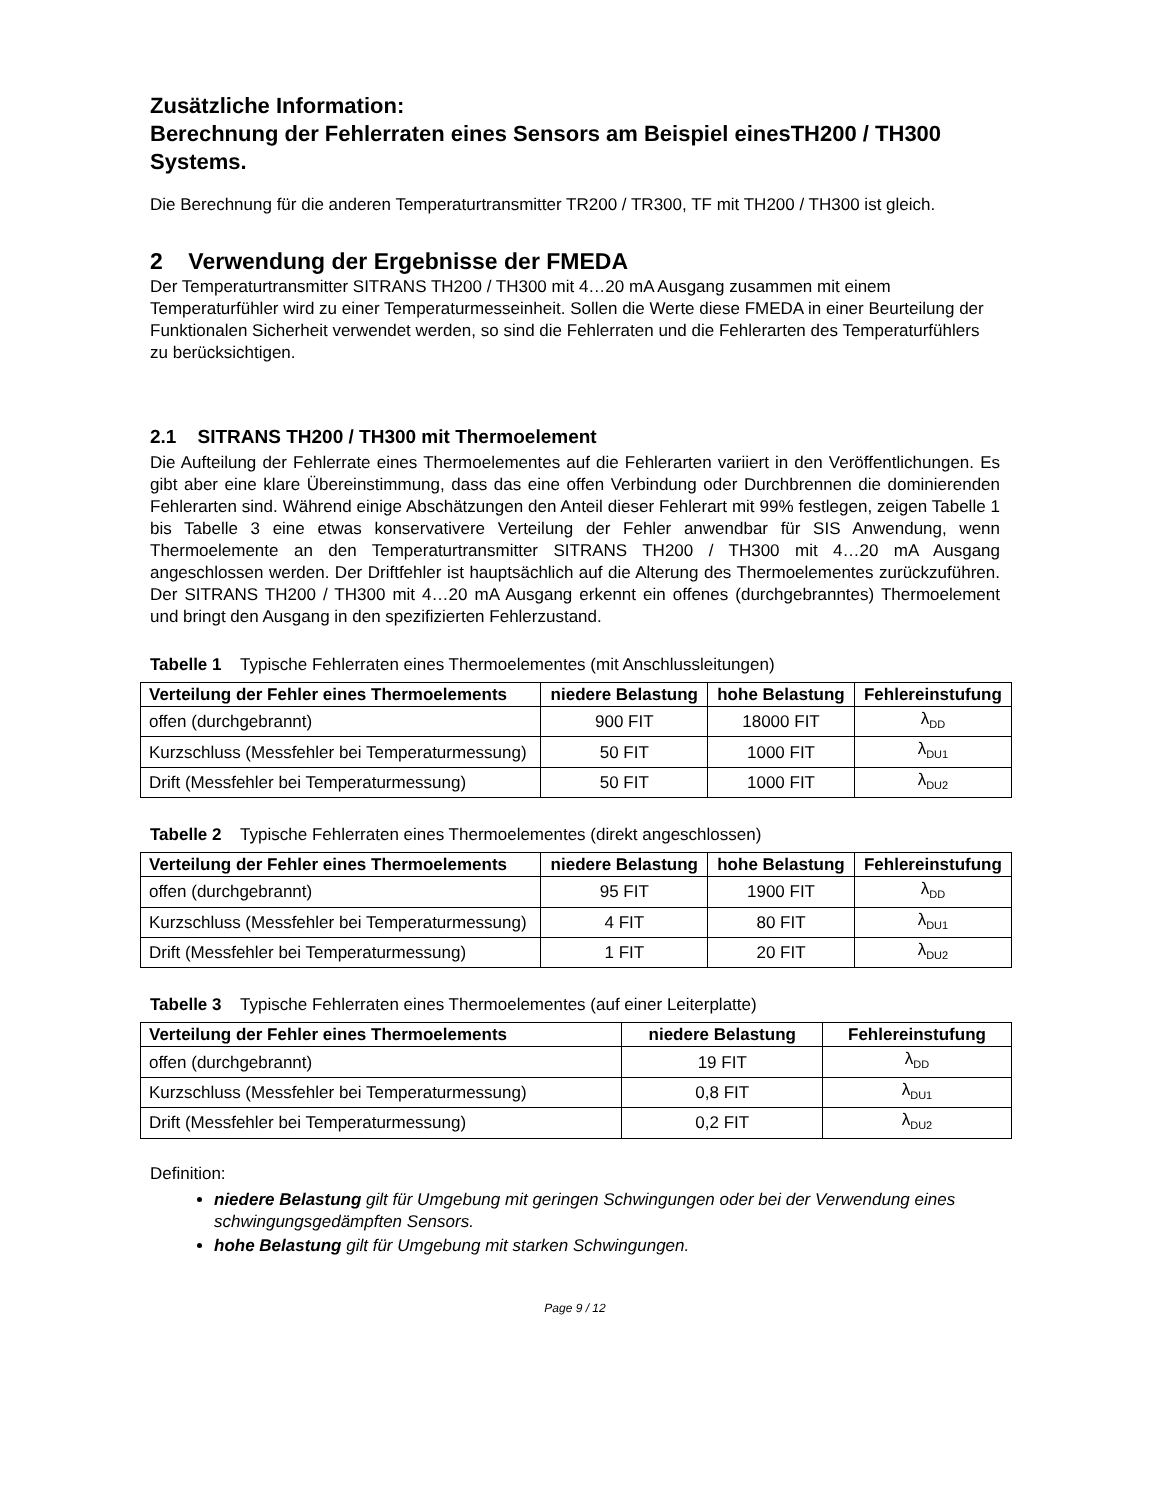Zusätzliche Information:
Berechnung der Fehlerraten eines Sensors am Beispiel einesTH200 / TH300 Systems.
Die Berechnung für die anderen Temperaturtransmitter TR200 / TR300, TF mit TH200 / TH300 ist gleich.
2 Verwendung der Ergebnisse der FMEDA
Der Temperaturtransmitter SITRANS TH200 / TH300 mit 4…20 mA Ausgang zusammen mit einem Temperaturfühler wird zu einer Temperaturmesseinheit. Sollen die Werte diese FMEDA in einer Beurteilung der Funktionalen Sicherheit verwendet werden, so sind die Fehlerraten und die Fehlerarten des Temperaturfühlers zu berücksichtigen.
2.1 SITRANS TH200 / TH300 mit Thermoelement
Die Aufteilung der Fehlerrate eines Thermoelementes auf die Fehlerarten variiert in den Veröffentlichungen. Es gibt aber eine klare Übereinstimmung, dass das eine offen Verbindung oder Durchbrennen die dominierenden Fehlerarten sind. Während einige Abschätzungen den Anteil dieser Fehlerart mit 99% festlegen, zeigen Tabelle 1 bis Tabelle 3 eine etwas konservativere Verteilung der Fehler anwendbar für SIS Anwendung, wenn Thermoelemente an den Temperaturtransmitter SITRANS TH200 / TH300 mit 4…20 mA Ausgang angeschlossen werden. Der Driftfehler ist hauptsächlich auf die Alterung des Thermoelementes zurückzuführen. Der SITRANS TH200 / TH300 mit 4…20 mA Ausgang erkennt ein offenes (durchgebranntes) Thermoelement und bringt den Ausgang in den spezifizierten Fehlerzustand.
Tabelle 1 Typische Fehlerraten eines Thermoelementes (mit Anschlussleitungen)
| Verteilung der Fehler eines Thermoelements | niedere Belastung | hohe Belastung | Fehlereinstufung |
| --- | --- | --- | --- |
| offen (durchgebrannt) | 900 FIT | 18000 FIT | λ<sub>DD</sub> |
| Kurzschluss (Messfehler bei Temperaturmessung) | 50 FIT | 1000 FIT | λ<sub>DU1</sub> |
| Drift (Messfehler bei Temperaturmessung) | 50 FIT | 1000 FIT | λ<sub>DU2</sub> |
Tabelle 2 Typische Fehlerraten eines Thermoelementes (direkt angeschlossen)
| Verteilung der Fehler eines Thermoelements | niedere Belastung | hohe Belastung | Fehlereinstufung |
| --- | --- | --- | --- |
| offen (durchgebrannt) | 95 FIT | 1900 FIT | λ<sub>DD</sub> |
| Kurzschluss (Messfehler bei Temperaturmessung) | 4 FIT | 80 FIT | λ<sub>DU1</sub> |
| Drift (Messfehler bei Temperaturmessung) | 1 FIT | 20 FIT | λ<sub>DU2</sub> |
Tabelle 3 Typische Fehlerraten eines Thermoelementes (auf einer Leiterplatte)
| Verteilung der Fehler eines Thermoelements | niedere Belastung | Fehlereinstufung |
| --- | --- | --- |
| offen (durchgebrannt) | 19 FIT | λ<sub>DD</sub> |
| Kurzschluss (Messfehler bei Temperaturmessung) | 0,8 FIT | λ<sub>DU1</sub> |
| Drift (Messfehler bei Temperaturmessung) | 0,2 FIT | λ<sub>DU2</sub> |
Definition:
niedere Belastung gilt für Umgebung mit geringen Schwingungen oder bei der Verwendung eines schwingungsgedämpften Sensors.
hohe Belastung gilt für Umgebung mit starken Schwingungen.
Page 9 / 12